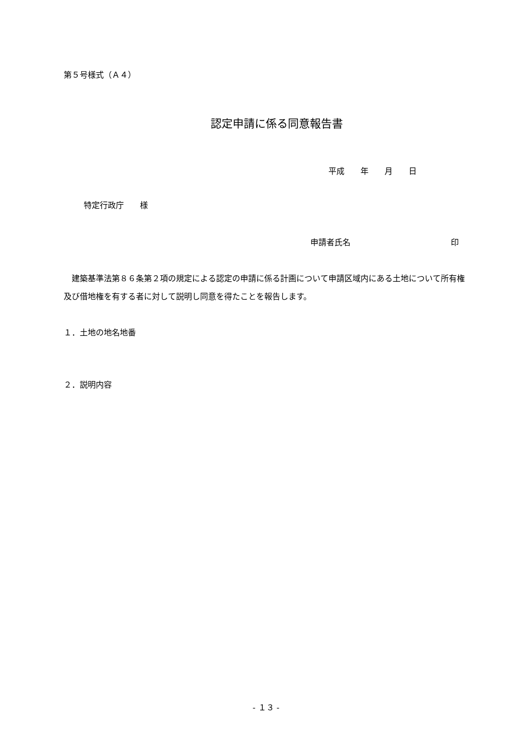第５号様式（Ａ４）
認定申請に係る同意報告書
平成　　年　　月　　日
特定行政庁　　様
申請者氏名 印
　建築基準法第８６条第２項の規定による認定の申請に係る計画について申請区域内にある土地について所有権及び借地権を有する者に対して説明し同意を得たことを報告します。
１．土地の地名地番
２．説明内容
- １３ -